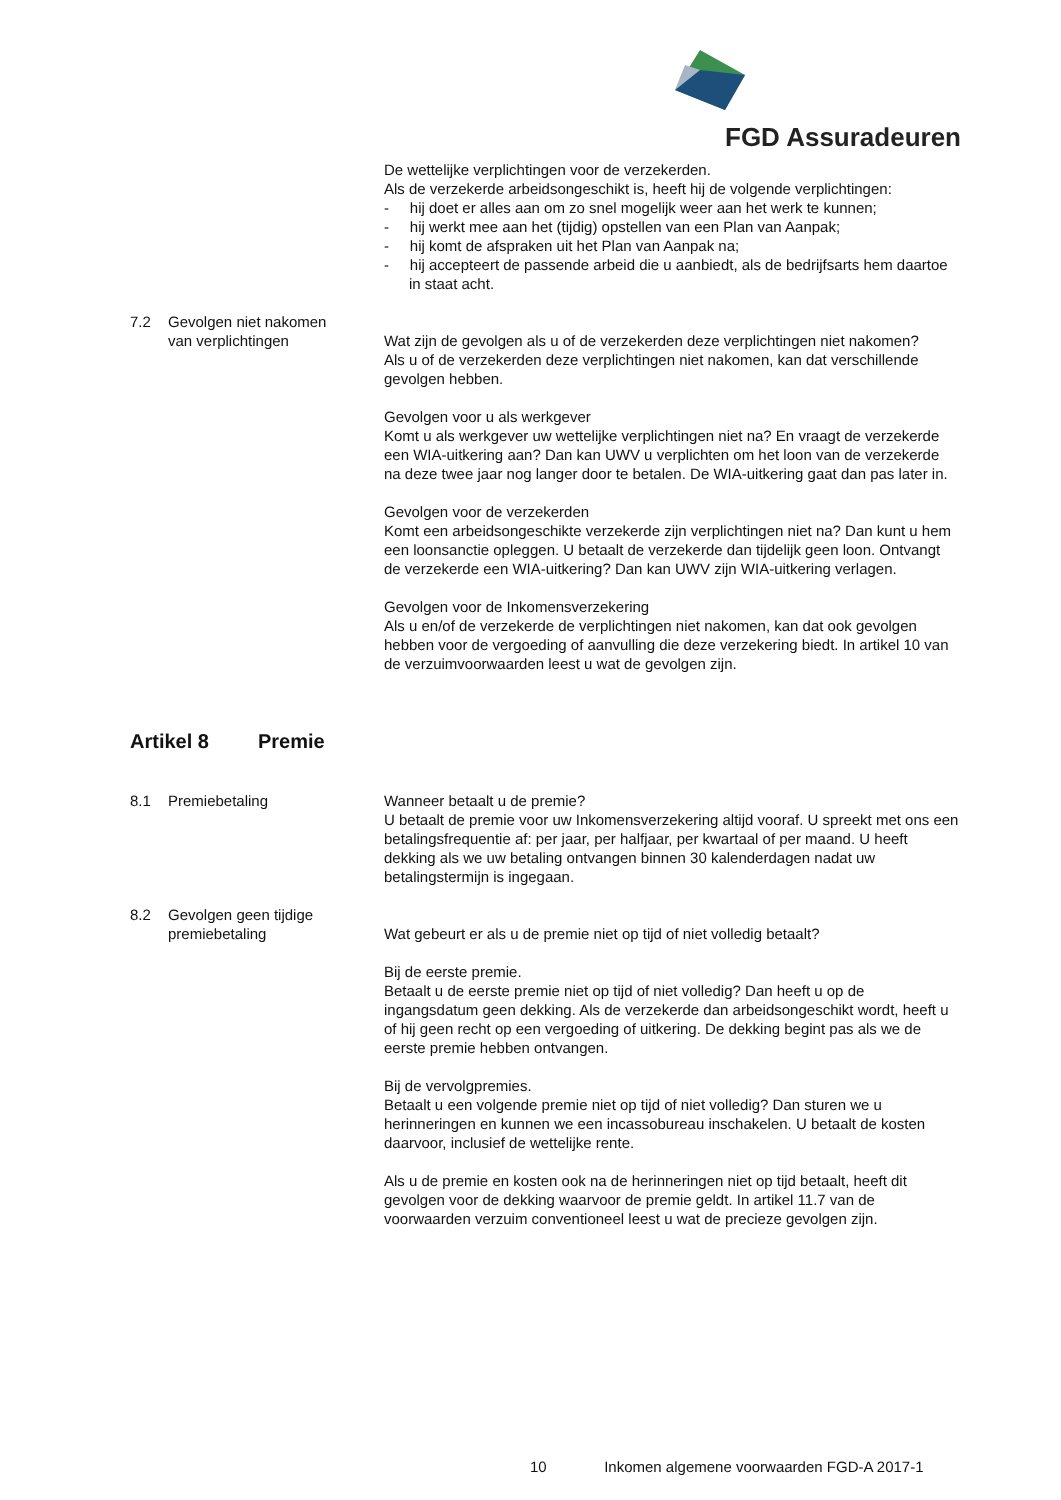FGD Assuradeuren
De wettelijke verplichtingen voor de verzekerden.
Als de verzekerde arbeidsongeschikt is, heeft hij de volgende verplichtingen:
- hij doet er alles aan om zo snel mogelijk weer aan het werk te kunnen;
- hij werkt mee aan het (tijdig) opstellen van een Plan van Aanpak;
- hij komt de afspraken uit het Plan van Aanpak na;
- hij accepteert de passende arbeid die u aanbiedt, als de bedrijfsarts hem daartoe in staat acht.
7.2 Gevolgen niet nakomen
van verplichtingen
Wat zijn de gevolgen als u of de verzekerden deze verplichtingen niet nakomen?
Als u of de verzekerden deze verplichtingen niet nakomen, kan dat verschillende gevolgen hebben.
Gevolgen voor u als werkgever
Komt u als werkgever uw wettelijke verplichtingen niet na? En vraagt de verzekerde een WIA-uitkering aan? Dan kan UWV u verplichten om het loon van de verzekerde na deze twee jaar nog langer door te betalen. De WIA-uitkering gaat dan pas later in.
Gevolgen voor de verzekerden
Komt een arbeidsongeschikte verzekerde zijn verplichtingen niet na? Dan kunt u hem een loonsanctie opleggen. U betaalt de verzekerde dan tijdelijk geen loon. Ontvangt de verzekerde een WIA-uitkering? Dan kan UWV zijn WIA-uitkering verlagen.
Gevolgen voor de Inkomensverzekering
Als u en/of de verzekerde de verplichtingen niet nakomen, kan dat ook gevolgen hebben voor de vergoeding of aanvulling die deze verzekering biedt. In artikel 10 van de verzuimvoorwaarden leest u wat de gevolgen zijn.
Artikel 8 Premie
8.1 Premiebetaling Wanneer betaalt u de premie?
U betaalt de premie voor uw Inkomensverzekering altijd vooraf. U spreekt met ons een betalingsfrequentie af: per jaar, per halfjaar, per kwartaal of per maand. U heeft dekking als we uw betaling ontvangen binnen 30 kalenderdagen nadat uw betalingstermijn is ingegaan.
8.2 Gevolgen geen tijdige
premiebetaling
Wat gebeurt er als u de premie niet op tijd of niet volledig betaalt?
Bij de eerste premie.
Betaalt u de eerste premie niet op tijd of niet volledig? Dan heeft u op de ingangsdatum geen dekking. Als de verzekerde dan arbeidsongeschikt wordt, heeft u of hij geen recht op een vergoeding of uitkering. De dekking begint pas als we de eerste premie hebben ontvangen.
Bij de vervolgpremies.
Betaalt u een volgende premie niet op tijd of niet volledig? Dan sturen we u herinneringen en kunnen we een incassobureau inschakelen. U betaalt de kosten daarvoor, inclusief de wettelijke rente.
Als u de premie en kosten ook na de herinneringen niet op tijd betaalt, heeft dit gevolgen voor de dekking waarvoor de premie geldt. In artikel 11.7 van de voorwaarden verzuim conventioneel leest u wat de precieze gevolgen zijn.
10 Inkomen algemene voorwaarden FGD-A 2017-1